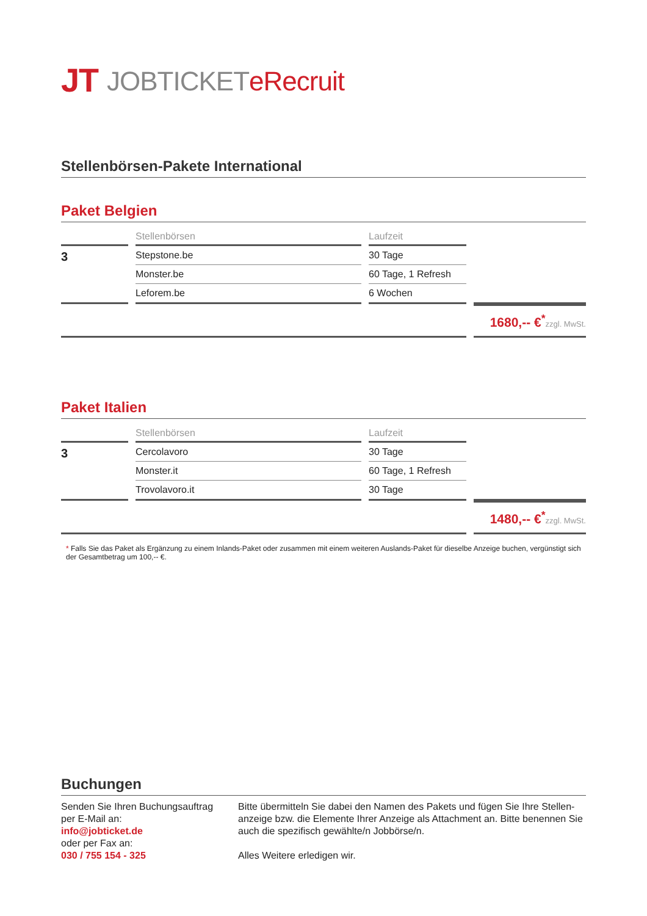JT JOBTICKET eRecruit
Stellenbörsen-Pakete International
Paket Belgien
| - | Stellenbörsen | Laufzeit | |
| --- | --- | --- | --- |
| 3 | Stepstone.be | 30 Tage | |
| | Monster.be | 60 Tage, 1 Refresh | |
| | Leforem.be | 6 Wochen | |
| | | | 1680,-- €<sup>*</sup> zzgl. MwSt. |
Paket Italien
| - | Stellenbörsen | Laufzeit | |
| --- | --- | --- | --- |
| 3 | Cercolavoro | 30 Tage | |
| | Monster.it | 60 Tage, 1 Refresh | |
| | Trovolavoro.it | 30 Tage | |
| | | | 1480,-- €<sup>*</sup> zzgl. MwSt. |
* Falls Sie das Paket als Ergänzung zu einem Inlands-Paket oder zusammen mit einem weiteren Auslands-Paket für dieselbe Anzeige buchen, vergünstigt sich der Gesamtbetrag um 100,-- €.
Buchungen
Senden Sie Ihren Buchungsauftrag
per E-Mail an:
info@jobticket.de
oder per Fax an:
030 / 755 154 - 325
Bitte übermitteln Sie dabei den Namen des Pakets und fügen Sie Ihre Stellen-anzeige bzw. die Elemente Ihrer Anzeige als Attachment an. Bitte benennen Sie auch die spezifisch gewählte/n Jobbörse/n.
Alles Weitere erledigen wir.